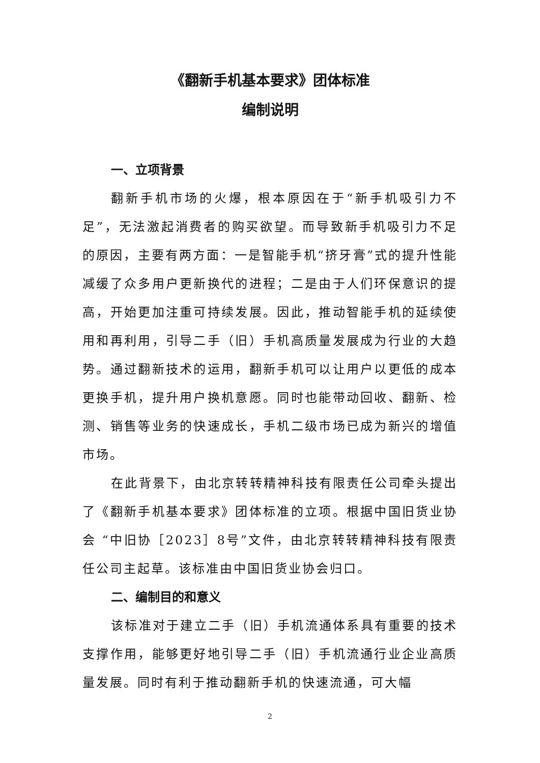《翻新手机基本要求》团体标准
编制说明
一、立项背景
翻新手机市场的火爆，根本原因在于“新手机吸引力不足”，无法激起消费者的购买欲望。而导致新手机吸引力不足的原因，主要有两方面：一是智能手机“挤牙膏”式的提升性能减缓了众多用户更新换代的进程；二是由于人们环保意识的提高，开始更加注重可持续发展。因此，推动智能手机的延续使用和再利用，引导二手（旧）手机高质量发展成为行业的大趋势。通过翻新技术的运用，翻新手机可以让用户以更低的成本更换手机，提升用户换机意愿。同时也能带动回收、翻新、检测、销售等业务的快速成长，手机二级市场已成为新兴的增值市场。
在此背景下，由北京转转精神科技有限责任公司牵头提出了《翻新手机基本要求》团体标准的立项。根据中国旧货业协会 “中旧协［2023］8号”文件，由北京转转精神科技有限责任公司主起草。该标准由中国旧货业协会归口。
二、编制目的和意义
该标准对于建立二手（旧）手机流通体系具有重要的技术支撑作用，能够更好地引导二手（旧）手机流通行业企业高质量发展。同时有利于推动翻新手机的快速流通，可大幅
2